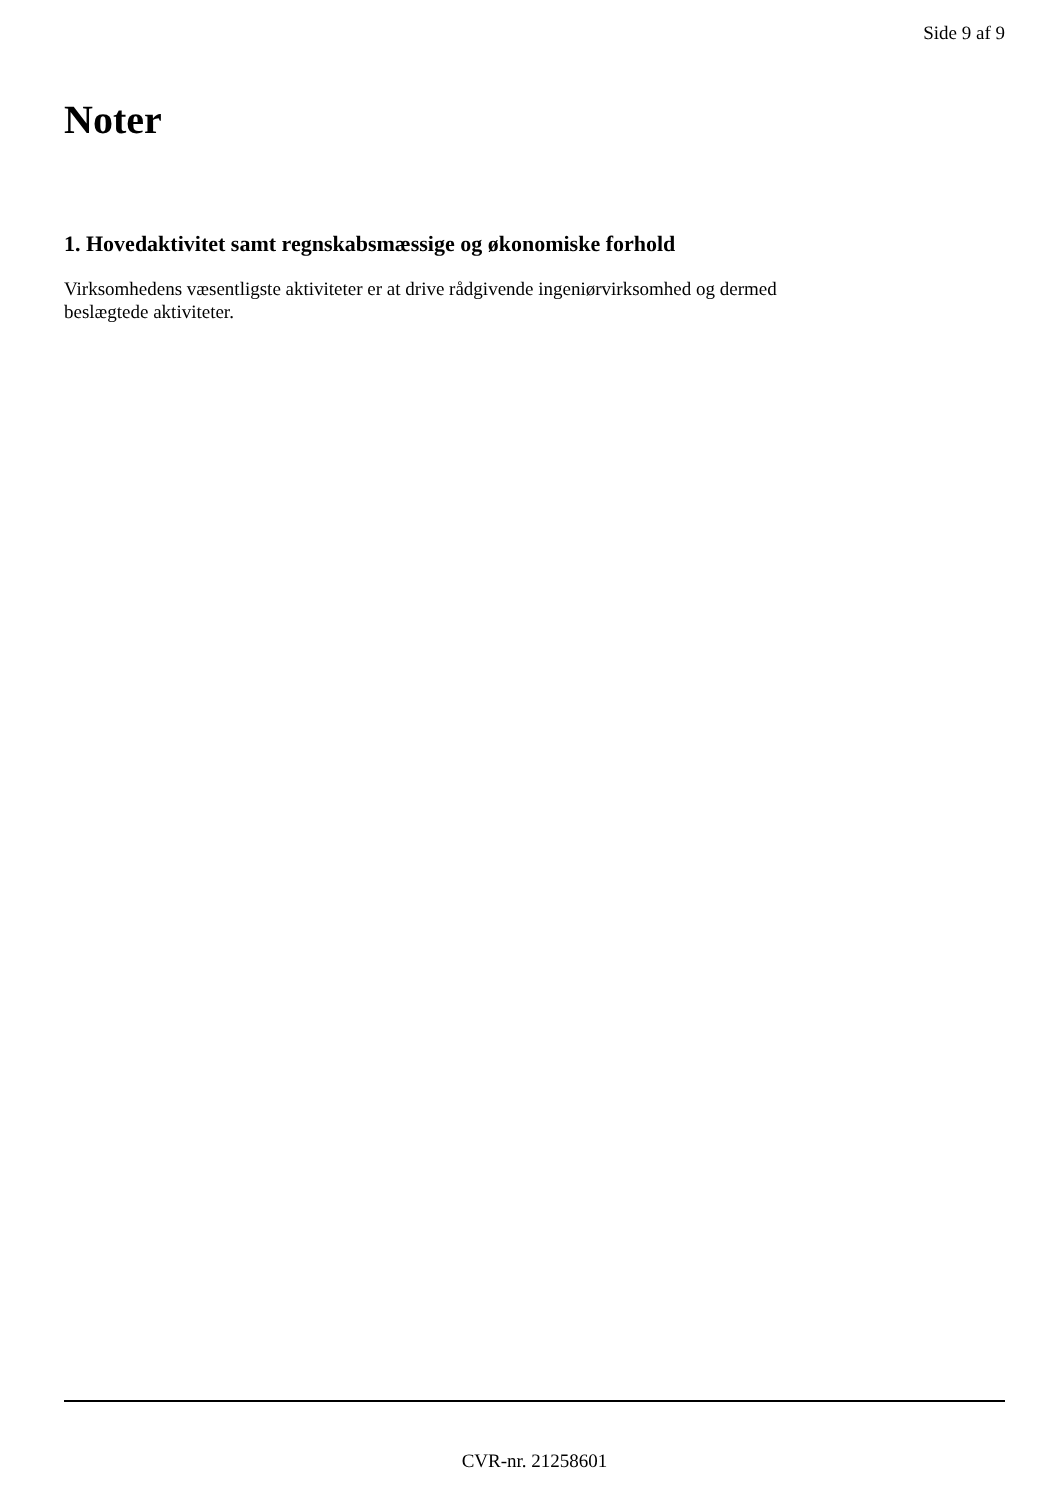Side 9 af 9
Noter
1. Hovedaktivitet samt regnskabsmæssige og økonomiske forhold
Virksomhedens væsentligste aktiviteter er at drive rådgivende ingeniørvirksomhed og dermed beslægtede aktiviteter.
CVR-nr. 21258601